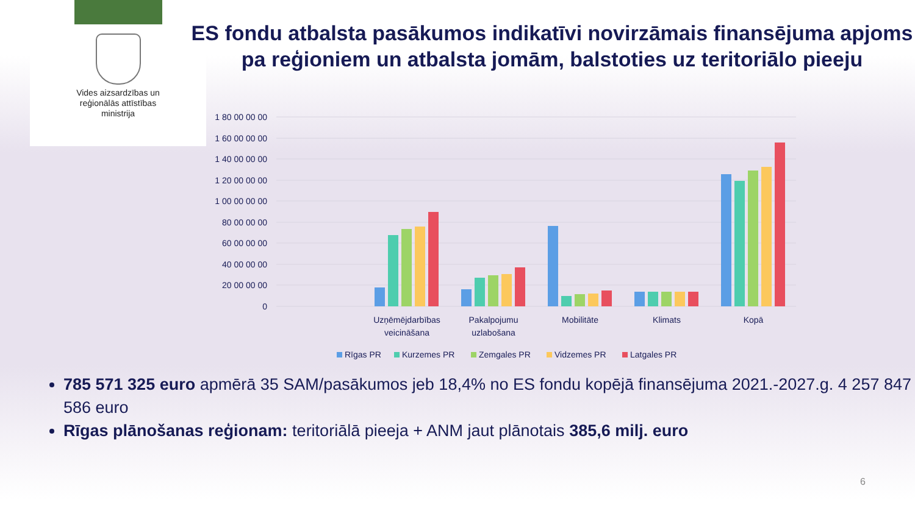Vides aizsardzības un
reģionālās attīstības
ministrija
ES fondu atbalsta pasākumos indikatīvi novirzāmais finansējuma apjoms pa reģioniem un atbalsta jomām, balstoties uz teritoriālo pieeju
1 80 00 00 00
1 60 00 00 00
1 40 00 00 00
1 20 00 00 00
1 00 00 00 00
80 00 00 00
60 00 00 00
40 00 00 00
20 00 00 00
0
Uzņēmējdarbības
veicināšana
Pakalpojumu
uzlabošana
Mobilitāte
Klimats
Kopā
Rīgas PR
Kurzemes PR
Zemgales PR
Vidzemes PR
Latgales PR
785 571 325 euro apmērā 35 SAM/pasākumos jeb 18,4% no ES fondu kopējā finansējuma 2021.-2027.g. 4 257 847 586 euro
Rīgas plānošanas reģionam: teritoriālā pieeja + ANM jaut plānotais 385,6 milj. euro
6